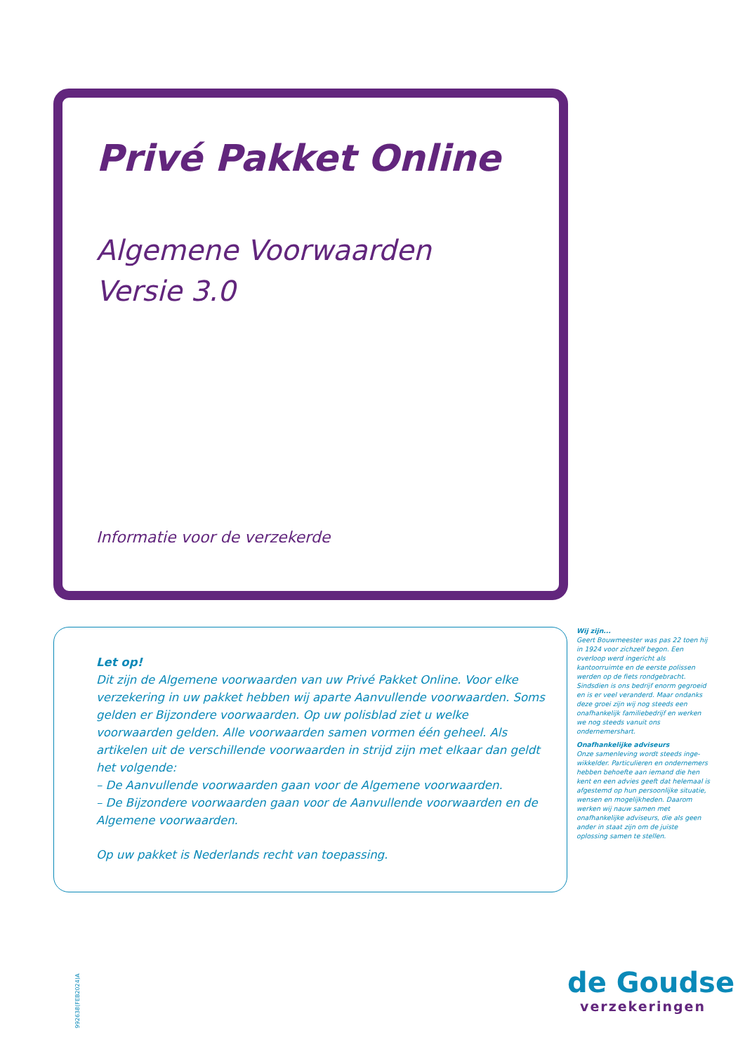Privé Pakket Online
Algemene Voorwaarden
Versie 3.0
Informatie voor de verzekerde
Let op!
Dit zijn de Algemene voorwaarden van uw Privé Pakket Online. Voor elke verzekering in uw pakket hebben wij aparte Aanvullende voorwaarden. Soms gelden er Bijzondere voorwaarden. Op uw polisblad ziet u welke voorwaarden gelden. Alle voorwaarden samen vormen één geheel. Als artikelen uit de verschillende voorwaarden in strijd zijn met elkaar dan geldt het volgende:
– De Aanvullende voorwaarden gaan voor de Algemene voorwaarden.
– De Bijzondere voorwaarden gaan voor de Aanvullende voorwaarden en de Algemene voorwaarden.
Op uw pakket is Nederlands recht van toepassing.
Wij zijn...
Geert Bouwmeester was pas 22 toen hij in 1924 voor zichzelf begon. Een overloop werd ingericht als kantoorruimte en de eerste polissen werden op de fiets rondgebracht. Sindsdien is ons bedrijf enorm gegroeid en is er veel veranderd. Maar ondanks deze groei zijn wij nog steeds een onafhankelijk familiebedrijf en werken we nog steeds vanuit ons ondernemershart.
Onafhankelijke adviseurs
Onze samenleving wordt steeds inge­wikkelder. Particulieren en ondernemers hebben behoefte aan iemand die hen kent en een advies geeft dat helemaal is afgestemd op hun persoonlijke situatie, wensen en mogelijkheden. Daarom werken wij nauw samen met onafhankelijke adviseurs, die als geen ander in staat zijn om de juiste oplossing samen te stellen.
992638(FEB2024)A
de Goudse
verzekeringen